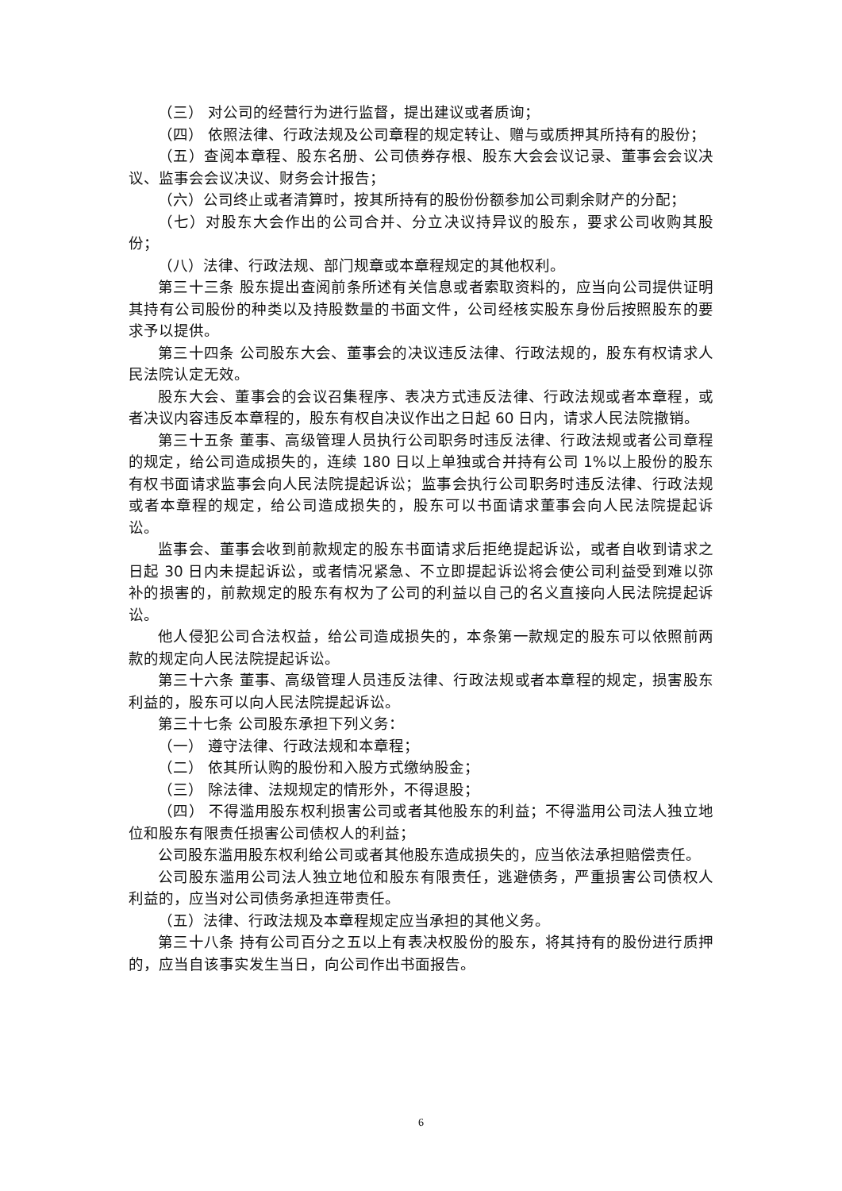（三） 对公司的经营行为进行监督，提出建议或者质询；
（四） 依照法律、行政法规及公司章程的规定转让、赠与或质押其所持有的股份；
（五）查阅本章程、股东名册、公司债券存根、股东大会会议记录、董事会会议决议、监事会会议决议、财务会计报告；
（六）公司终止或者清算时，按其所持有的股份份额参加公司剩余财产的分配；
（七）对股东大会作出的公司合并、分立决议持异议的股东，要求公司收购其股份；
（八）法律、行政法规、部门规章或本章程规定的其他权利。
第三十三条 股东提出查阅前条所述有关信息或者索取资料的，应当向公司提供证明其持有公司股份的种类以及持股数量的书面文件，公司经核实股东身份后按照股东的要求予以提供。
第三十四条 公司股东大会、董事会的决议违反法律、行政法规的，股东有权请求人民法院认定无效。
股东大会、董事会的会议召集程序、表决方式违反法律、行政法规或者本章程，或者决议内容违反本章程的，股东有权自决议作出之日起 60 日内，请求人民法院撤销。
第三十五条 董事、高级管理人员执行公司职务时违反法律、行政法规或者公司章程的规定，给公司造成损失的，连续 180 日以上单独或合并持有公司 1%以上股份的股东有权书面请求监事会向人民法院提起诉讼；监事会执行公司职务时违反法律、行政法规或者本章程的规定，给公司造成损失的，股东可以书面请求董事会向人民法院提起诉讼。
监事会、董事会收到前款规定的股东书面请求后拒绝提起诉讼，或者自收到请求之日起 30 日内未提起诉讼，或者情况紧急、不立即提起诉讼将会使公司利益受到难以弥补的损害的，前款规定的股东有权为了公司的利益以自己的名义直接向人民法院提起诉讼。
他人侵犯公司合法权益，给公司造成损失的，本条第一款规定的股东可以依照前两款的规定向人民法院提起诉讼。
第三十六条 董事、高级管理人员违反法律、行政法规或者本章程的规定，损害股东利益的，股东可以向人民法院提起诉讼。
第三十七条 公司股东承担下列义务：
（一） 遵守法律、行政法规和本章程；
（二） 依其所认购的股份和入股方式缴纳股金；
（三） 除法律、法规规定的情形外，不得退股；
（四） 不得滥用股东权利损害公司或者其他股东的利益；不得滥用公司法人独立地位和股东有限责任损害公司债权人的利益；
公司股东滥用股东权利给公司或者其他股东造成损失的，应当依法承担赔偿责任。
公司股东滥用公司法人独立地位和股东有限责任，逃避债务，严重损害公司债权人利益的，应当对公司债务承担连带责任。
（五）法律、行政法规及本章程规定应当承担的其他义务。
第三十八条 持有公司百分之五以上有表决权股份的股东，将其持有的股份进行质押的，应当自该事实发生当日，向公司作出书面报告。
6